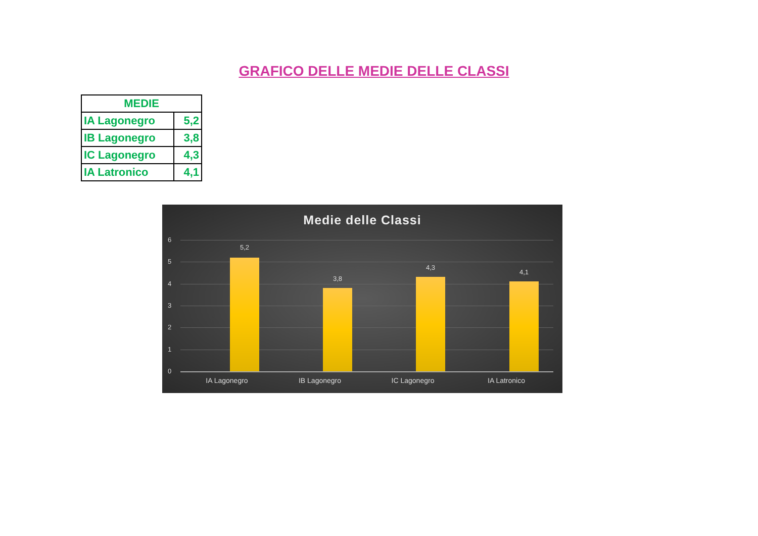GRAFICO DELLE MEDIE DELLE CLASSI
| MEDIE | |
| --- | --- |
| IA Lagonegro | 5,2 |
| IB Lagonegro | 3,8 |
| IC Lagonegro | 4,3 |
| IA Latronico | 4,1 |
Medie delle Classi
6
5
4
3
2
1
0
5,2
3,8
4,3
4,1
IA Lagonegro IB Lagonegro IC Lagonegro IA Latronico